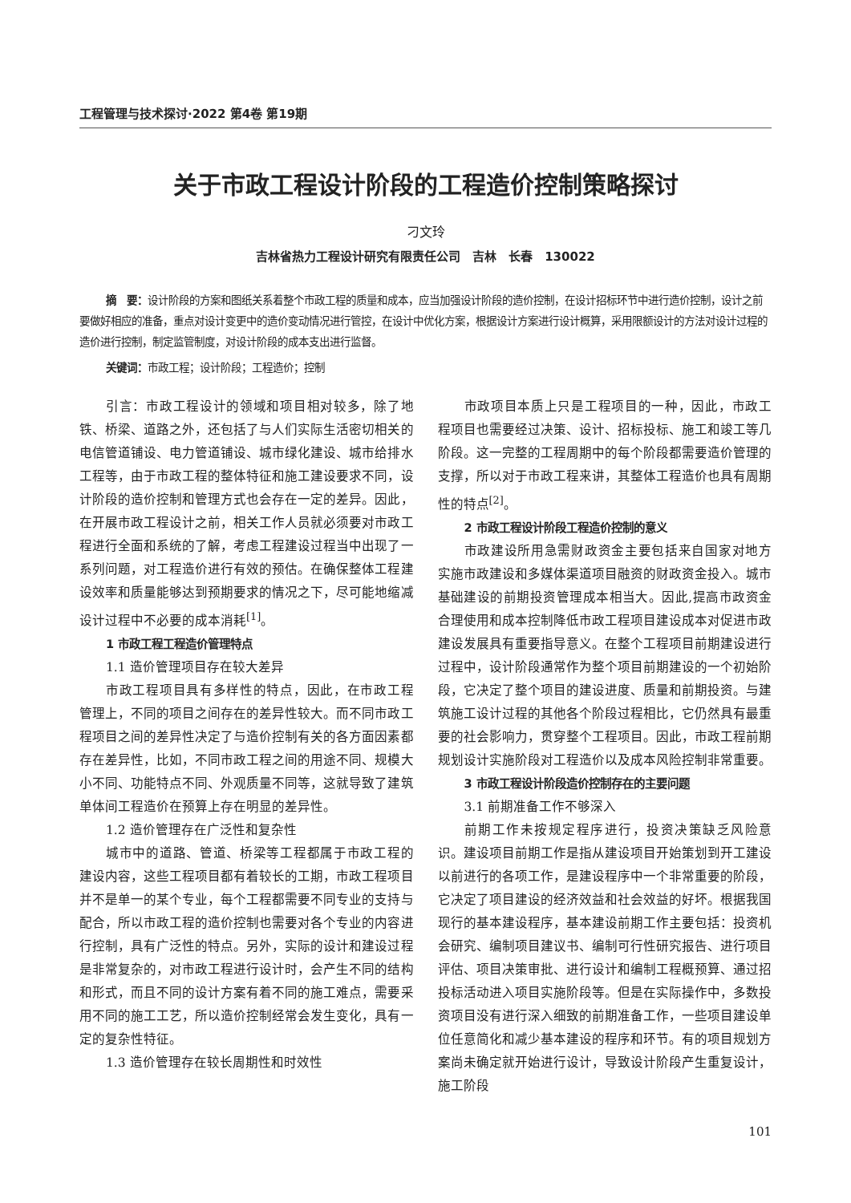工程管理与技术探讨·2022 第4卷 第19期
关于市政工程设计阶段的工程造价控制策略探讨
刁文玲
吉林省热力工程设计研究有限责任公司　吉林　长春　130022
摘　要：设计阶段的方案和图纸关系着整个市政工程的质量和成本，应当加强设计阶段的造价控制，在设计招标环节中进行造价控制，设计之前要做好相应的准备，重点对设计变更中的造价变动情况进行管控，在设计中优化方案，根据设计方案进行设计概算，采用限额设计的方法对设计过程的造价进行控制，制定监管制度，对设计阶段的成本支出进行监督。
关键词：市政工程；设计阶段；工程造价；控制
引言：市政工程设计的领域和项目相对较多，除了地铁、桥梁、道路之外，还包括了与人们实际生活密切相关的电信管道铺设、电力管道铺设、城市绿化建设、城市给排水工程等，由于市政工程的整体特征和施工建设要求不同，设计阶段的造价控制和管理方式也会存在一定的差异。因此，在开展市政工程设计之前，相关工作人员就必须要对市政工程进行全面和系统的了解，考虑工程建设过程当中出现了一系列问题，对工程造价进行有效的预估。在确保整体工程建设效率和质量能够达到预期要求的情况之下，尽可能地缩减设计过程中不必要的成本消耗<sup>[1]</sup>。
1 市政工程工程造价管理特点
1.1 造价管理项目存在较大差异
市政工程项目具有多样性的特点，因此，在市政工程管理上，不同的项目之间存在的差异性较大。而不同市政工程项目之间的差异性决定了与造价控制有关的各方面因素都存在差异性，比如，不同市政工程之间的用途不同、规模大小不同、功能特点不同、外观质量不同等，这就导致了建筑单体间工程造价在预算上存在明显的差异性。
1.2 造价管理存在广泛性和复杂性
城市中的道路、管道、桥梁等工程都属于市政工程的建设内容，这些工程项目都有着较长的工期，市政工程项目并不是单一的某个专业，每个工程都需要不同专业的支持与配合，所以市政工程的造价控制也需要对各个专业的内容进行控制，具有广泛性的特点。另外，实际的设计和建设过程是非常复杂的，对市政工程进行设计时，会产生不同的结构和形式，而且不同的设计方案有着不同的施工难点，需要采用不同的施工工艺，所以造价控制经常会发生变化，具有一定的复杂性特征。
1.3 造价管理存在较长周期性和时效性
市政项目本质上只是工程项目的一种，因此，市政工程项目也需要经过决策、设计、招标投标、施工和竣工等几阶段。这一完整的工程周期中的每个阶段都需要造价管理的支撑，所以对于市政工程来讲，其整体工程造价也具有周期性的特点<sup>[2]</sup>。
2 市政工程设计阶段工程造价控制的意义
市政建设所用急需财政资金主要包括来自国家对地方实施市政建设和多媒体渠道项目融资的财政资金投入。城市基础建设的前期投资管理成本相当大。因此,提高市政资金合理使用和成本控制降低市政工程项目建设成本对促进市政建设发展具有重要指导意义。在整个工程项目前期建设进行过程中，设计阶段通常作为整个项目前期建设的一个初始阶段，它决定了整个项目的建设进度、质量和前期投资。与建筑施工设计过程的其他各个阶段过程相比，它仍然具有最重要的社会影响力，贯穿整个工程项目。因此，市政工程前期规划设计实施阶段对工程造价以及成本风险控制非常重要。
3 市政工程设计阶段造价控制存在的主要问题
3.1 前期准备工作不够深入
前期工作未按规定程序进行，投资决策缺乏风险意识。建设项目前期工作是指从建设项目开始策划到开工建设以前进行的各项工作，是建设程序中一个非常重要的阶段，它决定了项目建设的经济效益和社会效益的好坏。根据我国现行的基本建设程序，基本建设前期工作主要包括：投资机会研究、编制项目建议书、编制可行性研究报告、进行项目评估、项目决策审批、进行设计和编制工程概预算、通过招投标活动进入项目实施阶段等。但是在实际操作中，多数投资项目没有进行深入细致的前期准备工作，一些项目建设单位任意简化和减少基本建设的程序和环节。有的项目规划方案尚未确定就开始进行设计，导致设计阶段产生重复设计，施工阶段
101